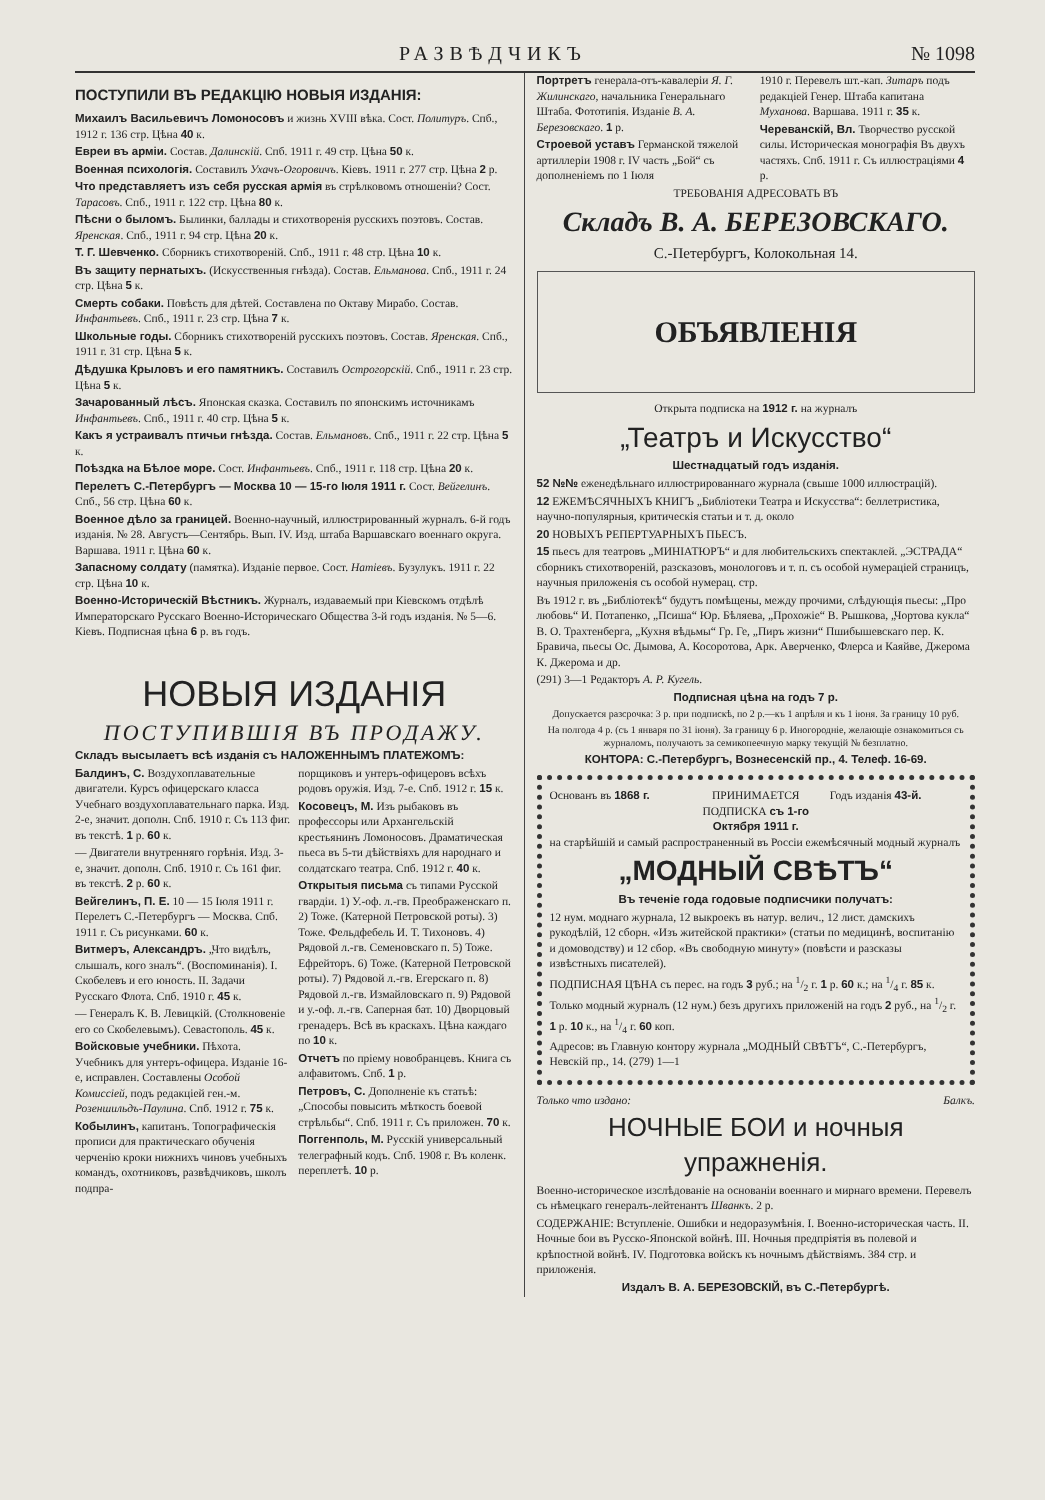РАЗВѢДЧИКЪ № 1098
ПОСТУПИЛИ ВЪ РЕДАКЦІЮ НОВЫЯ ИЗДАНІЯ:
Михаилъ Васильевичъ Ломоносовъ и жизнь XVIII вѣка. Сост. Политуръ. Спб., 1912 г. 136 стр. Цѣна 40 к.
Евреи въ арміи. Состав. Далинскій. Спб. 1911 г. 49 стр. Цѣна 50 к.
Военная психологія. Составилъ Ухачъ-Огоровичъ. Кіевъ. 1911 г. 277 стр. Цѣна 2 р.
Что представляетъ изъ себя русская армія въ стрѣлковомъ отношеніи? Сост. Тарасовъ. Спб., 1911 г. 122 стр. Цѣна 80 к.
Пѣсни о быломъ. Былинки, баллады и стихотворенія русскихъ поэтовъ. Состав. Яренская. Спб., 1911 г. 94 стр. Цѣна 20 к.
Т. Г. Шевченко. Сборникъ стихотвореній. Спб., 1911 г. 48 стр. Цѣна 10 к.
Въ защиту пернатыхъ. (Искусственныя гнѣзда). Состав. Ельманова. Спб., 1911 г. 24 стр. Цѣна 5 к.
Смерть собаки. Повѣсть для дѣтей. Составлена по Октаву Мирабо. Состав. Инфантьевъ. Спб., 1911 г. 23 стр. Цѣна 7 к.
Школьные годы. Сборникъ стихотвореній русскихъ поэтовъ. Состав. Яренская. Спб., 1911 г. 31 стр. Цѣна 5 к.
Дѣдушка Крыловъ и его памятникъ. Составилъ Острогорскій. Спб., 1911 г. 23 стр. Цѣна 5 к.
Зачарованный лѣсъ. Японская сказка. Составилъ по японскимъ источникамъ Инфантьевъ. Спб., 1911 г. 40 стр. Цѣна 5 к.
Какъ я устраивалъ птичьи гнѣзда. Состав. Ельмановъ. Спб., 1911 г. 22 стр. Цѣна 5 к.
Поѣздка на Бѣлое море. Сост. Инфантьевъ. Спб., 1911 г. 118 стр. Цѣна 20 к.
Перелетъ С.-Петербургъ — Москва 10 — 15-го Іюля 1911 г. Сост. Вейгелинъ. Спб., 56 стр. Цѣна 60 к.
Военное дѣло за границей. Военно-научный, иллюстрированный журналъ. 6-й годъ изданія. № 28. Августъ—Сентябрь. Вып. IV. Изд. штаба Варшавскаго военнаго округа. Варшава. 1911 г. Цѣна 60 к.
Запасному солдату (памятка). Изданіе первое. Сост. Натіевъ. Бузулукъ. 1911 г. 22 стр. Цѣна 10 к.
Военно-Историческій Вѣстникъ. Журналъ, издаваемый при Кіевскомъ отдѣлѣ Императорскаго Русскаго Военно-Историческаго Общества 3-й годъ изданія. № 5—6. Кіевъ. Подписная цѣна 6 р. въ годъ.
НОВЫЯ ИЗДАНІЯ
ПОСТУПИВШІЯ ВЪ ПРОДАЖУ.
Складъ высылаетъ всѣ изданія съ НАЛОЖЕННЫМЪ ПЛАТЕЖОМЪ:
Балдинъ, С. Воздухоплавательные двигатели. Курсъ офицерскаго класса Учебнаго воздухоплавательнаго парка. Изд. 2-е, значит. дополн. Спб. 1910 г. Съ 113 фиг. въ текстѣ. 1 р. 60 к.
— Двигатели внутренняго горѣнія. Изд. 3-е, значит. дополн. Спб. 1910 г. Съ 161 фиг. въ текстѣ. 2 р. 60 к.
Вейгелинъ, П. Е. 10 — 15 Іюля 1911 г. Перелетъ С.-Петербургъ — Москва. Спб. 1911 г. Съ рисунками. 60 к.
Витмеръ, Александръ. „Что видѣлъ, слышалъ, кого зналъ“. (Воспоминанія). I. Скобелевъ и его юность. II. Задачи Русскаго Флота. Спб. 1910 г. 45 к.
— Генералъ К. В. Левицкій. (Столкновеніе его со Скобелевымъ). Севастополь. 45 к.
Войсковые учебники. Пѣхота. Учебникъ для унтеръ-офицера. Изданіе 16-е, исправлен. Составлены Особой Комиссіей, подъ редакціей ген.-м. Розеншильдъ-Паулина. Спб. 1912 г. 75 к.
Кобылинъ, капитанъ. Топографическія прописи для практическаго обученія черченію кроки нижнихъ чиновъ учебныхъ командъ, охотниковъ, развѣдчиковъ, школъ подпра-
порщиковъ и унтеръ-офицеровъ всѣхъ родовъ оружія. Изд. 7-е. Спб. 1912 г. 15 к.
Косовецъ, М. Изъ рыбаковъ въ профессоры или Архангельскій крестьянинъ Ломоносовъ. Драматическая пьеса въ 5-ти дѣйствіяхъ для народнаго и солдатскаго театра. Спб. 1912 г. 40 к.
Открытыя письма съ типами Русской гвардіи. 1) У.-оф. л.-гв. Преображенскаго п. 2) Тоже. (Катерной Петровской роты). 3) Тоже. Фельдфебель И. Т. Тихоновъ. 4) Рядовой л.-гв. Семеновскаго п. 5) Тоже. Ефрейторъ. 6) Тоже. (Катерной Петровской роты). 7) Рядовой л.-гв. Егерскаго п. 8) Рядовой л.-гв. Измайловскаго п. 9) Рядовой и у.-оф. л.-гв. Саперная бат. 10) Дворцовый гренадеръ. Всѣ въ краскахъ. Цѣна каждаго по 10 к.
Отчетъ по пріему новобранцевъ. Книга съ алфавитомъ. Спб. 1 р.
Петровъ, С. Дополненіе къ статьѣ: „Способы повысить мѣткость боевой стрѣльбы“. Спб. 1911 г. Съ приложен. 70 к.
Поггенполь, М. Русскій универсальный телеграфный кодъ. Спб. 1908 г. Въ коленк. переплетѣ. 10 р.
Портретъ генерала-отъ-кавалеріи Я. Г. Жилинскаго, начальника Генеральнаго Штаба. Фототипія. Изданіе В. А. Березовскаго. 1 р.
Строевой уставъ Германской тяжелой артиллеріи 1908 г. IV часть „Бой“ съ дополненіемъ по 1 Іюля
1910 г. Перевелъ шт.-кап. Зитаръ подъ редакціей Генер. Штаба капитана Муханова. Варшава. 1911 г. 35 к.
Черeванскій, Вл. Творчество русской силы. Историческая монографія Въ двухъ частяхъ. Спб. 1911 г. Съ иллюстраціями 4 р.
ТРЕБОВАНІЯ АДРЕСОВАТЬ ВЪ
Складъ В. А. БЕРЕЗОВСКАГО.
С.-Петербургъ, Колокольная 14.
ОБЪЯВЛЕНІЯ
Открыта подписка на 1912 г. на журналъ
„Театръ и Искусство“
Шестнадцатый годъ изданія.
52 №№ еженедѣльнаго иллюстрированнаго журнала (свыше 1000 иллюстрацій).
12 ЕЖЕМѢСЯЧНЫХЪ КНИГЪ „Библіотеки Театра и Искусства“: беллетристика, научно-популярныя, критическія статьи и т. д. около
20 НОВЫХЪ РЕПЕРТУАРНЫХЪ ПЬЕСЪ.
15 пьесъ для театровъ „МИНІАТЮРЪ“ и для любительскихъ спектаклей. „ЭСТРАДА“ сборникъ стихотвореній, разсказовъ, монологовъ и т. п. съ особой нумераціей страницъ, научныя приложенія съ особой нумерац. стр.
Въ 1912 г. въ „Библіотекѣ“ будутъ помѣщены, между прочими, слѣдующія пьесы: „Про любовь“ И. Потапенко, „Псиша“ Юр. Бѣляева, „Прохожіе“ В. Рышкова, „Чортова кукла“ В. О. Трахтенберга, „Кухня вѣдьмы“ Гр. Ге, „Пиръ жизни“ Пшибышевскаго пер. К. Бравича, пьесы Ос. Дымова, А. Косоротова, Арк. Аверченко, Флерса и Каяйве, Джерома К. Джерома и др.
(291) 3—1 Редакторъ А. Р. Кугель.
Подписная цѣна на годъ 7 р.
Допускается разсрочка: 3 р. при подпискѣ, по 2 р.—къ 1 апрѣля и къ 1 іюня. За границу 10 руб.
На полгода 4 р. (съ 1 января по 31 іюня). За границу 6 р. Иногородніе, желающіе ознакомиться съ журналомъ, получаютъ за семикопеечную марку текущій № безплатно.
КОНТОРА: С.-Петербургъ, Вознесенскій пр., 4. Телеф. 16-69.
Основанъ въ 1868 г. ПРИНИМАЕТСЯ ПОДПИСКА съ 1-го Октября 1911 г.
Годъ изданія 43-й.
на старѣйшій и самый распространенный въ Россіи ежемѣсячный модный журналъ
„МОДНЫЙ СВѢТЪ“
Въ теченіе года годовые подписчики получатъ:
12 нум. моднаго журнала, 12 выкроекъ въ натур. велич., 12 лист. дамскихъ рукодѣлій, 12 сборн. «Изъ житейской практики» (статьи по медицинѣ, воспитанію и домоводству) и 12 сбор. «Въ свободную минуту» (повѣсти и разсказы извѣстныхъ писателей).
ПОДПИСНАЯ ЦѢНА съ перес. на годъ 3 руб.; на 1/2 г. 1 р. 60 к.; на 1/4 г. 85 к. Только модный журналъ (12 нум.) безъ другихъ приложеній на годъ 2 руб., на 1/2 г. 1 р. 10 к., на 1/4 г. 60 коп.
Адресов: въ Главную контору журнала „МОДНЫЙ СВѢТЪ“, С.-Петербургъ, Невскій пр., 14. (279) 1—1
Только что издано: Балкъ.
НОЧНЫЕ БОИ и ночныя упражненія.
Военно-историческое изслѣдованіе на основаніи военнаго и мирнаго времени. Перевелъ съ нѣмецкаго генералъ-лейтенантъ Шванкъ. 2 р.
СОДЕРЖАНІЕ: Вступленіе. Ошибки и недоразумѣнія. I. Военно-историческая часть. II. Ночные бои въ Русско-Японской войнѣ. III. Ночныя предпріятія въ полевой и крѣпостной войнѣ. IV. Подготовка войскъ къ ночнымъ дѣйствіямъ. 384 стр. и приложенія.
Издалъ В. А. БЕРЕЗОВСКІЙ, въ С.-Петербургѣ.